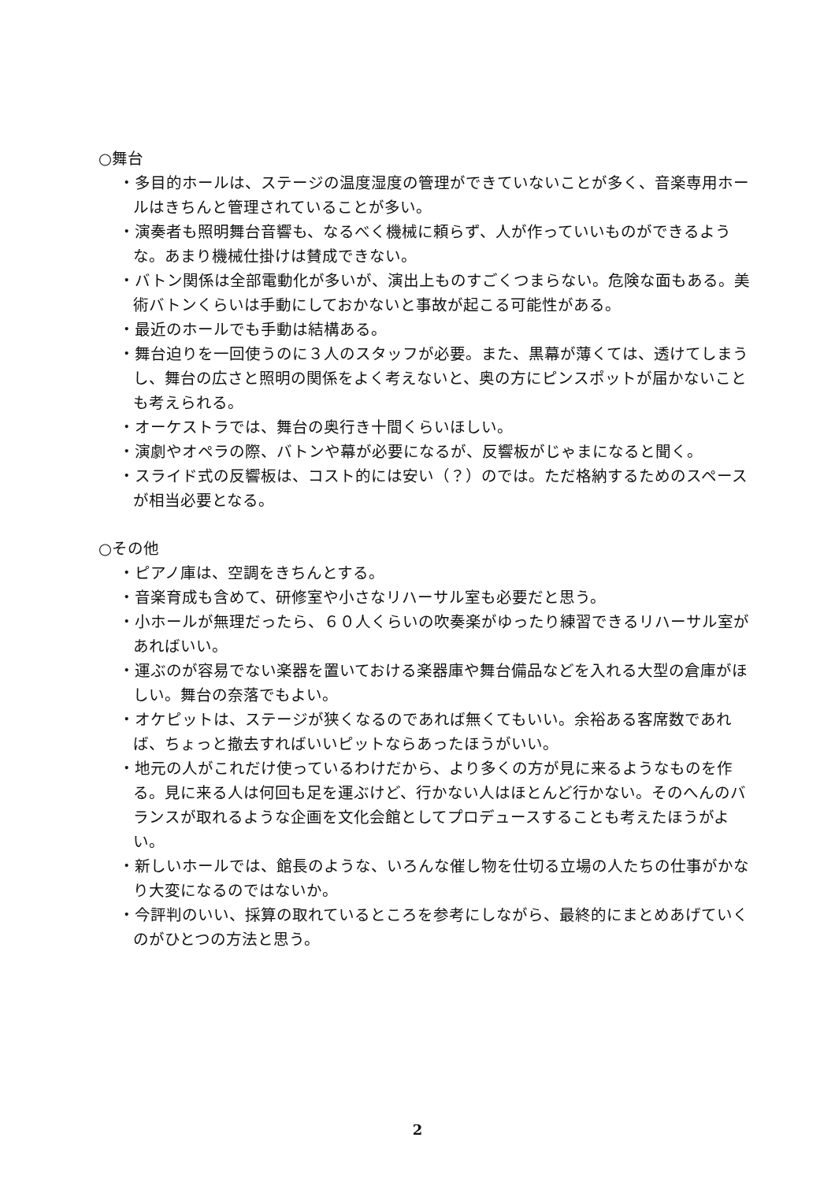○舞台
・多目的ホールは、ステージの温度湿度の管理ができていないことが多く、音楽専用ホールはきちんと管理されていることが多い。
・演奏者も照明舞台音響も、なるべく機械に頼らず、人が作っていいものができるような。あまり機械仕掛けは賛成できない。
・バトン関係は全部電動化が多いが、演出上ものすごくつまらない。危険な面もある。美術バトンくらいは手動にしておかないと事故が起こる可能性がある。
・最近のホールでも手動は結構ある。
・舞台迫りを一回使うのに３人のスタッフが必要。また、黒幕が薄くては、透けてしまうし、舞台の広さと照明の関係をよく考えないと、奥の方にピンスポットが届かないことも考えられる。
・オーケストラでは、舞台の奥行き十間くらいほしい。
・演劇やオペラの際、バトンや幕が必要になるが、反響板がじゃまになると聞く。
・スライド式の反響板は、コスト的には安い（？）のでは。ただ格納するためのスペースが相当必要となる。
○その他
・ピアノ庫は、空調をきちんとする。
・音楽育成も含めて、研修室や小さなリハーサル室も必要だと思う。
・小ホールが無理だったら、６０人くらいの吹奏楽がゆったり練習できるリハーサル室があればいい。
・運ぶのが容易でない楽器を置いておける楽器庫や舞台備品などを入れる大型の倉庫がほしい。舞台の奈落でもよい。
・オケピットは、ステージが狭くなるのであれば無くてもいい。余裕ある客席数であれば、ちょっと撤去すればいいピットならあったほうがいい。
・地元の人がこれだけ使っているわけだから、より多くの方が見に来るようなものを作る。見に来る人は何回も足を運ぶけど、行かない人はほとんど行かない。そのへんのバランスが取れるような企画を文化会館としてプロデュースすることも考えたほうがよい。
・新しいホールでは、館長のような、いろんな催し物を仕切る立場の人たちの仕事がかなり大変になるのではないか。
・今評判のいい、採算の取れているところを参考にしながら、最終的にまとめあげていくのがひとつの方法と思う。
2